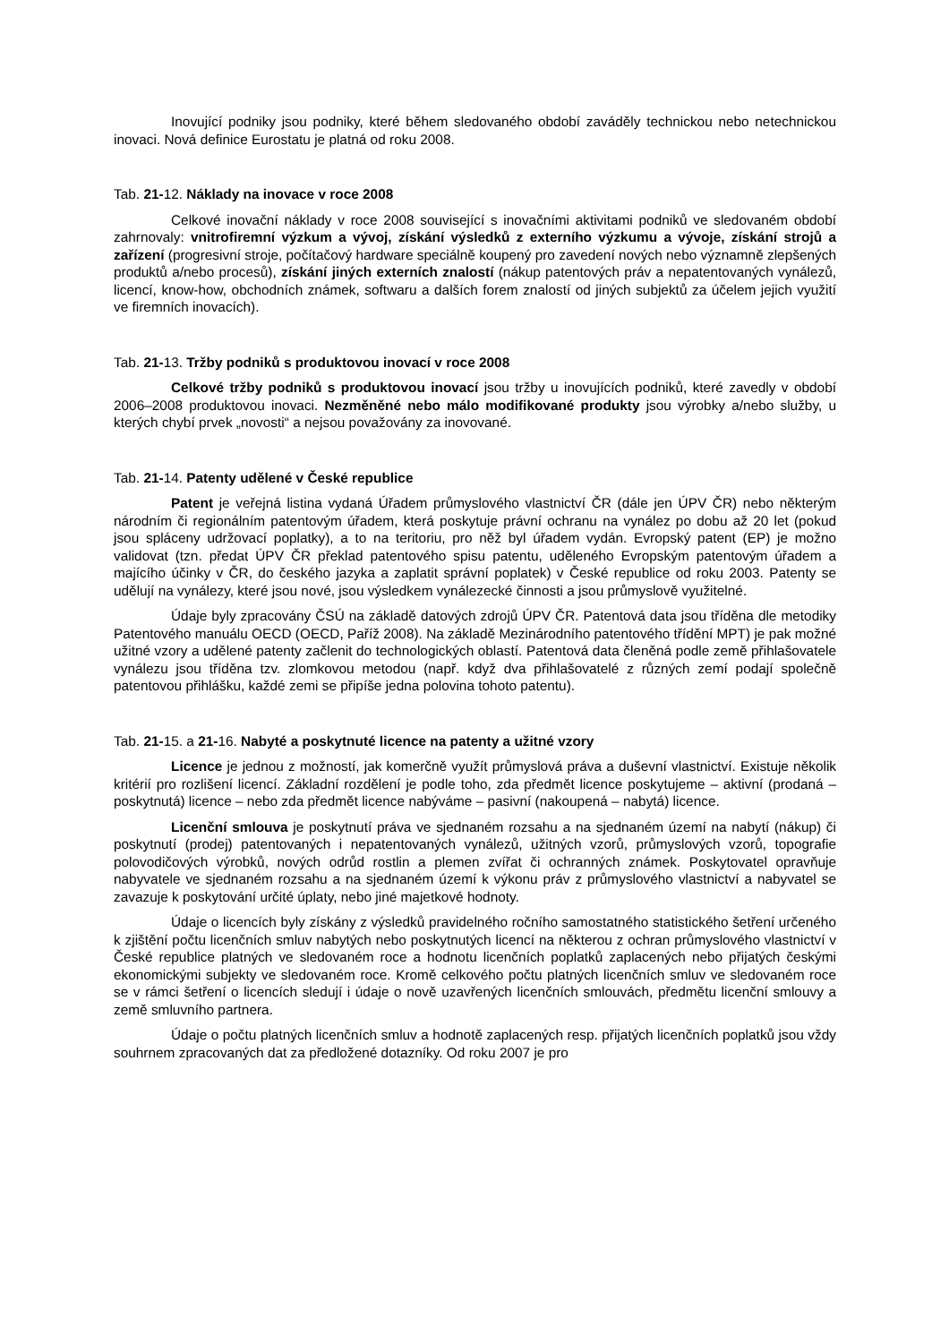Inovující podniky jsou podniky, které během sledovaného období zaváděly technickou nebo netechnickou inovaci. Nová definice Eurostatu je platná od roku 2008.
Tab. 21-12. Náklady na inovace v roce 2008
Celkové inovační náklady v roce 2008 související s inovačními aktivitami podniků ve sledovaném období zahrnovaly: vnitrofiremní výzkum a vývoj, získání výsledků z externího výzkumu a vývoje, získání strojů a zařízení (progresivní stroje, počítačový hardware speciálně koupený pro zavedení nových nebo významně zlepšených produktů a/nebo procesů), získání jiných externích znalostí (nákup patentových práv a nepatentovaných vynálezů, licencí, know-how, obchodních známek, softwaru a dalších forem znalostí od jiných subjektů za účelem jejich využití ve firemních inovacích).
Tab. 21-13. Tržby podniků s produktovou inovací v roce 2008
Celkové tržby podniků s produktovou inovací jsou tržby u inovujících podniků, které zavedly v období 2006–2008 produktovou inovaci. Nezměněné nebo málo modifikované produkty jsou výrobky a/nebo služby, u kterých chybí prvek „novosti“ a nejsou považovány za inovované.
Tab. 21-14. Patenty udělené v České republice
Patent je veřejná listina vydaná Úřadem průmyslového vlastnictví ČR (dále jen ÚPV ČR) nebo některým národním či regionálním patentovým úřadem, která poskytuje právní ochranu na vynález po dobu až 20 let (pokud jsou spláceny udržovací poplatky), a to na teritoriu, pro něž byl úřadem vydán. Evropský patent (EP) je možno validovat (tzn. předat ÚPV ČR překlad patentového spisu patentu, uděleného Evropským patentovým úřadem a majícího účinky v ČR, do českého jazyka a zaplatit správní poplatek) v České republice od roku 2003. Patenty se udělují na vynálezy, které jsou nové, jsou výsledkem vynálezecké činnosti a jsou průmyslově využitelné.
Údaje byly zpracovány ČSÚ na základě datových zdrojů ÚPV ČR. Patentová data jsou tříděna dle metodiky Patentového manuálu OECD (OECD, Paříž 2008). Na základě Mezinárodního patentového třídění MPT) je pak možné užitné vzory a udělené patenty začlenit do technologických oblastí. Patentová data členěná podle země přihlašovatele vynálezu jsou tříděna tzv. zlomkovou metodou (např. když dva přihlašovatelé z různých zemí podají společně patentovou přihlášku, každé zemi se připíše jedna polovina tohoto patentu).
Tab. 21-15. a 21-16. Nabyté a poskytnuté licence na patenty a užitné vzory
Licence je jednou z možností, jak komerčně využít průmyslová práva a duševní vlastnictví. Existuje několik kritérií pro rozlišení licencí. Základní rozdělení je podle toho, zda předmět licence poskytujeme – aktivní (prodaná – poskytnutá) licence – nebo zda předmět licence nabýváme – pasivní (nakoupená – nabytá) licence.
Licenční smlouva je poskytnutí práva ve sjednaném rozsahu a na sjednaném území na nabytí (nákup) či poskytnutí (prodej) patentovaných i nepatentovaných vynálezů, užitných vzorů, průmyslových vzorů, topografie polovodičových výrobků, nových odrůd rostlin a plemen zvířat či ochranných známek. Poskytovatel opravňuje nabyvatele ve sjednaném rozsahu a na sjednaném území k výkonu práv z průmyslového vlastnictví a nabyvatel se zavazuje k poskytování určité úplaty, nebo jiné majetkové hodnoty.
Údaje o licencích byly získány z výsledků pravidelného ročního samostatného statistického šetření určeného k zjištění počtu licenčních smluv nabytých nebo poskytnutých licencí na některou z ochran průmyslového vlastnictví v České republice platných ve sledovaném roce a hodnotu licenčních poplatků zaplacených nebo přijatých českými ekonomickými subjekty ve sledovaném roce. Kromě celkového počtu platných licenčních smluv ve sledovaném roce se v rámci šetření o licencích sledují i údaje o nově uzavřených licenčních smlouvách, předmětu licenční smlouvy a země smluvního partnera.
Údaje o počtu platných licenčních smluv a hodnotě zaplacených resp. přijatých licenčních poplatků jsou vždy souhrnem zpracovaných dat za předložené dotazníky. Od roku 2007 je pro